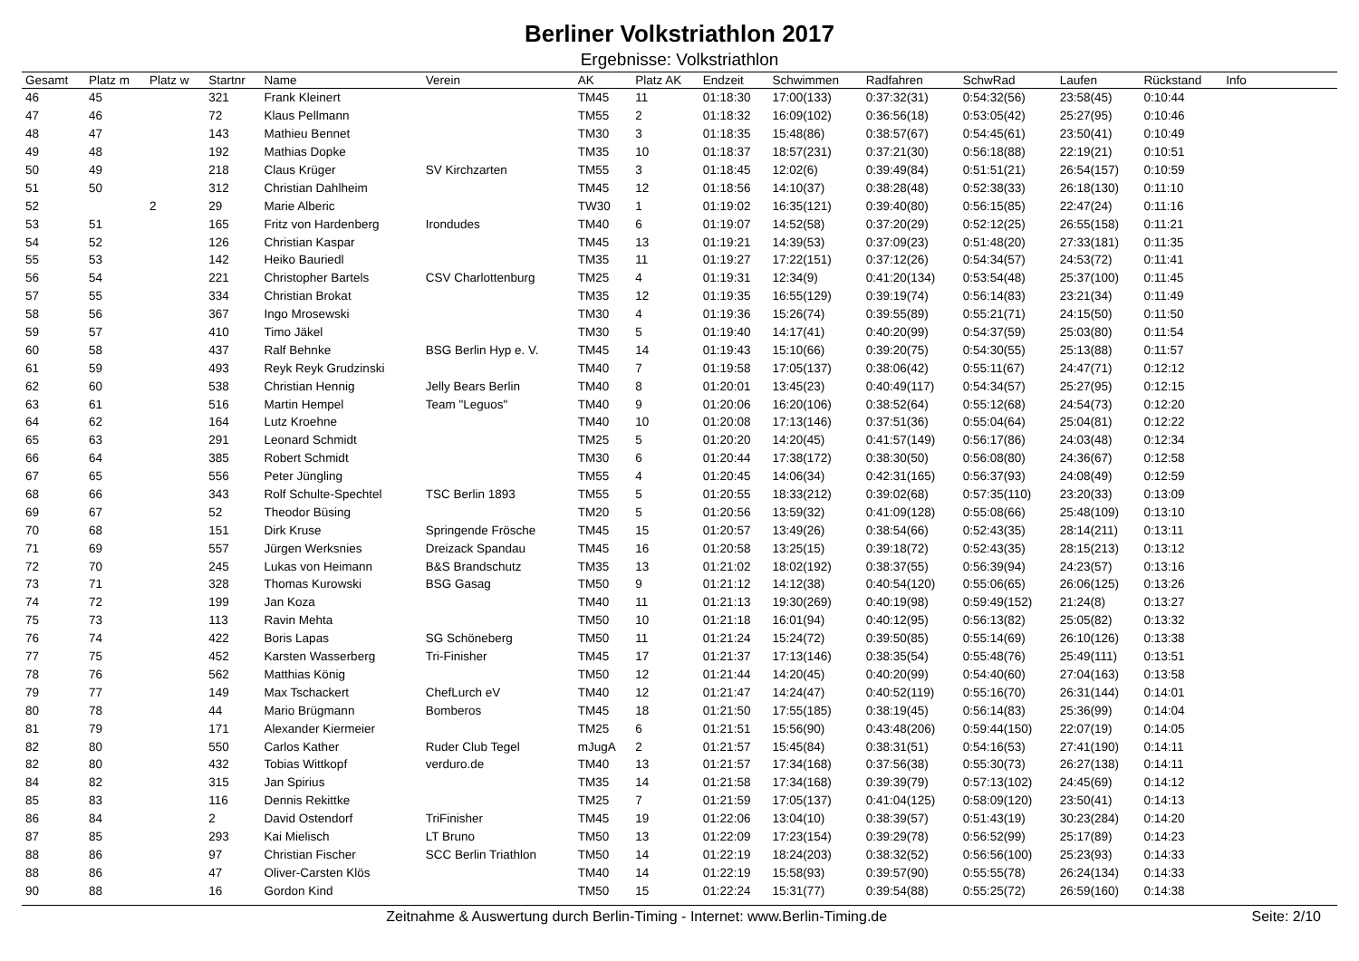Berliner Volkstriathlon 2017
Ergebnisse: Volkstriathlon
| Gesamt | Platz m | Platz w | Startnr | Name | Verein | AK | Platz AK | Endzeit | Schwimmen | Radfahren | SchwRad | Laufen | Rückstand | Info | |
| --- | --- | --- | --- | --- | --- | --- | --- | --- | --- | --- | --- | --- | --- | --- | --- |
| 46 | 45 | | 321 | Frank Kleinert | | TM45 | 11 | 01:18:30 | 17:00(133) | 0:37:32(31) | 0:54:32(56) | 23:58(45) | 0:10:44 | | |
| 47 | 46 | | 72 | Klaus Pellmann | | TM55 | 2 | 01:18:32 | 16:09(102) | 0:36:56(18) | 0:53:05(42) | 25:27(95) | 0:10:46 | | |
| 48 | 47 | | 143 | Mathieu Bennet | | TM30 | 3 | 01:18:35 | 15:48(86) | 0:38:57(67) | 0:54:45(61) | 23:50(41) | 0:10:49 | | |
| 49 | 48 | | 192 | Mathias Dopke | | TM35 | 10 | 01:18:37 | 18:57(231) | 0:37:21(30) | 0:56:18(88) | 22:19(21) | 0:10:51 | | |
| 50 | 49 | | 218 | Claus Krüger | SV Kirchzarten | TM55 | 3 | 01:18:45 | 12:02(6) | 0:39:49(84) | 0:51:51(21) | 26:54(157) | 0:10:59 | | |
| 51 | 50 | | 312 | Christian Dahlheim | | TM45 | 12 | 01:18:56 | 14:10(37) | 0:38:28(48) | 0:52:38(33) | 26:18(130) | 0:11:10 | | |
| 52 | | 2 | 29 | Marie Alberic | | TW30 | 1 | 01:19:02 | 16:35(121) | 0:39:40(80) | 0:56:15(85) | 22:47(24) | 0:11:16 | | |
| 53 | 51 | | 165 | Fritz von Hardenberg | Irondudes | TM40 | 6 | 01:19:07 | 14:52(58) | 0:37:20(29) | 0:52:12(25) | 26:55(158) | 0:11:21 | | |
| 54 | 52 | | 126 | Christian Kaspar | | TM45 | 13 | 01:19:21 | 14:39(53) | 0:37:09(23) | 0:51:48(20) | 27:33(181) | 0:11:35 | | |
| 55 | 53 | | 142 | Heiko Bauriedl | | TM35 | 11 | 01:19:27 | 17:22(151) | 0:37:12(26) | 0:54:34(57) | 24:53(72) | 0:11:41 | | |
| 56 | 54 | | 221 | Christopher Bartels | CSV Charlottenburg | TM25 | 4 | 01:19:31 | 12:34(9) | 0:41:20(134) | 0:53:54(48) | 25:37(100) | 0:11:45 | | |
| 57 | 55 | | 334 | Christian Brokat | | TM35 | 12 | 01:19:35 | 16:55(129) | 0:39:19(74) | 0:56:14(83) | 23:21(34) | 0:11:49 | | |
| 58 | 56 | | 367 | Ingo Mrosewski | | TM30 | 4 | 01:19:36 | 15:26(74) | 0:39:55(89) | 0:55:21(71) | 24:15(50) | 0:11:50 | | |
| 59 | 57 | | 410 | Timo Jäkel | | TM30 | 5 | 01:19:40 | 14:17(41) | 0:40:20(99) | 0:54:37(59) | 25:03(80) | 0:11:54 | | |
| 60 | 58 | | 437 | Ralf Behnke | BSG Berlin Hyp e. V. | TM45 | 14 | 01:19:43 | 15:10(66) | 0:39:20(75) | 0:54:30(55) | 25:13(88) | 0:11:57 | | |
| 61 | 59 | | 493 | Reyk Reyk Grudzinski | | TM40 | 7 | 01:19:58 | 17:05(137) | 0:38:06(42) | 0:55:11(67) | 24:47(71) | 0:12:12 | | |
| 62 | 60 | | 538 | Christian Hennig | Jelly Bears Berlin | TM40 | 8 | 01:20:01 | 13:45(23) | 0:40:49(117) | 0:54:34(57) | 25:27(95) | 0:12:15 | | |
| 63 | 61 | | 516 | Martin Hempel | Team "Leguos" | TM40 | 9 | 01:20:06 | 16:20(106) | 0:38:52(64) | 0:55:12(68) | 24:54(73) | 0:12:20 | | |
| 64 | 62 | | 164 | Lutz Kroehne | | TM40 | 10 | 01:20:08 | 17:13(146) | 0:37:51(36) | 0:55:04(64) | 25:04(81) | 0:12:22 | | |
| 65 | 63 | | 291 | Leonard Schmidt | | TM25 | 5 | 01:20:20 | 14:20(45) | 0:41:57(149) | 0:56:17(86) | 24:03(48) | 0:12:34 | | |
| 66 | 64 | | 385 | Robert Schmidt | | TM30 | 6 | 01:20:44 | 17:38(172) | 0:38:30(50) | 0:56:08(80) | 24:36(67) | 0:12:58 | | |
| 67 | 65 | | 556 | Peter Jüngling | | TM55 | 4 | 01:20:45 | 14:06(34) | 0:42:31(165) | 0:56:37(93) | 24:08(49) | 0:12:59 | | |
| 68 | 66 | | 343 | Rolf Schulte-Spechtel | TSC Berlin 1893 | TM55 | 5 | 01:20:55 | 18:33(212) | 0:39:02(68) | 0:57:35(110) | 23:20(33) | 0:13:09 | | |
| 69 | 67 | | 52 | Theodor Büsing | | TM20 | 5 | 01:20:56 | 13:59(32) | 0:41:09(128) | 0:55:08(66) | 25:48(109) | 0:13:10 | | |
| 70 | 68 | | 151 | Dirk Kruse | Springende Frösche | TM45 | 15 | 01:20:57 | 13:49(26) | 0:38:54(66) | 0:52:43(35) | 28:14(211) | 0:13:11 | | |
| 71 | 69 | | 557 | Jürgen Werksnies | Dreizack Spandau | TM45 | 16 | 01:20:58 | 13:25(15) | 0:39:18(72) | 0:52:43(35) | 28:15(213) | 0:13:12 | | |
| 72 | 70 | | 245 | Lukas von Heimann | B&S Brandschutz | TM35 | 13 | 01:21:02 | 18:02(192) | 0:38:37(55) | 0:56:39(94) | 24:23(57) | 0:13:16 | | |
| 73 | 71 | | 328 | Thomas Kurowski | BSG Gasag | TM50 | 9 | 01:21:12 | 14:12(38) | 0:40:54(120) | 0:55:06(65) | 26:06(125) | 0:13:26 | | |
| 74 | 72 | | 199 | Jan Koza | | TM40 | 11 | 01:21:13 | 19:30(269) | 0:40:19(98) | 0:59:49(152) | 21:24(8) | 0:13:27 | | |
| 75 | 73 | | 113 | Ravin Mehta | | TM50 | 10 | 01:21:18 | 16:01(94) | 0:40:12(95) | 0:56:13(82) | 25:05(82) | 0:13:32 | | |
| 76 | 74 | | 422 | Boris Lapas | SG Schöneberg | TM50 | 11 | 01:21:24 | 15:24(72) | 0:39:50(85) | 0:55:14(69) | 26:10(126) | 0:13:38 | | |
| 77 | 75 | | 452 | Karsten Wasserberg | Tri-Finisher | TM45 | 17 | 01:21:37 | 17:13(146) | 0:38:35(54) | 0:55:48(76) | 25:49(111) | 0:13:51 | | |
| 78 | 76 | | 562 | Matthias König | | TM50 | 12 | 01:21:44 | 14:20(45) | 0:40:20(99) | 0:54:40(60) | 27:04(163) | 0:13:58 | | |
| 79 | 77 | | 149 | Max Tschackert | ChefLurch eV | TM40 | 12 | 01:21:47 | 14:24(47) | 0:40:52(119) | 0:55:16(70) | 26:31(144) | 0:14:01 | | |
| 80 | 78 | | 44 | Mario Brügmann | Bomberos | TM45 | 18 | 01:21:50 | 17:55(185) | 0:38:19(45) | 0:56:14(83) | 25:36(99) | 0:14:04 | | |
| 81 | 79 | | 171 | Alexander Kiermeier | | TM25 | 6 | 01:21:51 | 15:56(90) | 0:43:48(206) | 0:59:44(150) | 22:07(19) | 0:14:05 | | |
| 82 | 80 | | 550 | Carlos Kather | Ruder Club Tegel | mJugA | 2 | 01:21:57 | 15:45(84) | 0:38:31(51) | 0:54:16(53) | 27:41(190) | 0:14:11 | | |
| 82 | 80 | | 432 | Tobias Wittkopf | verduro.de | TM40 | 13 | 01:21:57 | 17:34(168) | 0:37:56(38) | 0:55:30(73) | 26:27(138) | 0:14:11 | | |
| 84 | 82 | | 315 | Jan Spirius | | TM35 | 14 | 01:21:58 | 17:34(168) | 0:39:39(79) | 0:57:13(102) | 24:45(69) | 0:14:12 | | |
| 85 | 83 | | 116 | Dennis Rekittke | | TM25 | 7 | 01:21:59 | 17:05(137) | 0:41:04(125) | 0:58:09(120) | 23:50(41) | 0:14:13 | | |
| 86 | 84 | | 2 | David Ostendorf | TriFinisher | TM45 | 19 | 01:22:06 | 13:04(10) | 0:38:39(57) | 0:51:43(19) | 30:23(284) | 0:14:20 | | |
| 87 | 85 | | 293 | Kai Mielisch | LT Bruno | TM50 | 13 | 01:22:09 | 17:23(154) | 0:39:29(78) | 0:56:52(99) | 25:17(89) | 0:14:23 | | |
| 88 | 86 | | 97 | Christian Fischer | SCC Berlin Triathlon | TM50 | 14 | 01:22:19 | 18:24(203) | 0:38:32(52) | 0:56:56(100) | 25:23(93) | 0:14:33 | | |
| 88 | 86 | | 47 | Oliver-Carsten Klös | | TM40 | 14 | 01:22:19 | 15:58(93) | 0:39:57(90) | 0:55:55(78) | 26:24(134) | 0:14:33 | | |
| 90 | 88 | | 16 | Gordon Kind | | TM50 | 15 | 01:22:24 | 15:31(77) | 0:39:54(88) | 0:55:25(72) | 26:59(160) | 0:14:38 | | |
Zeitnahme & Auswertung durch Berlin-Timing - Internet: www.Berlin-Timing.de
Seite: 2/10